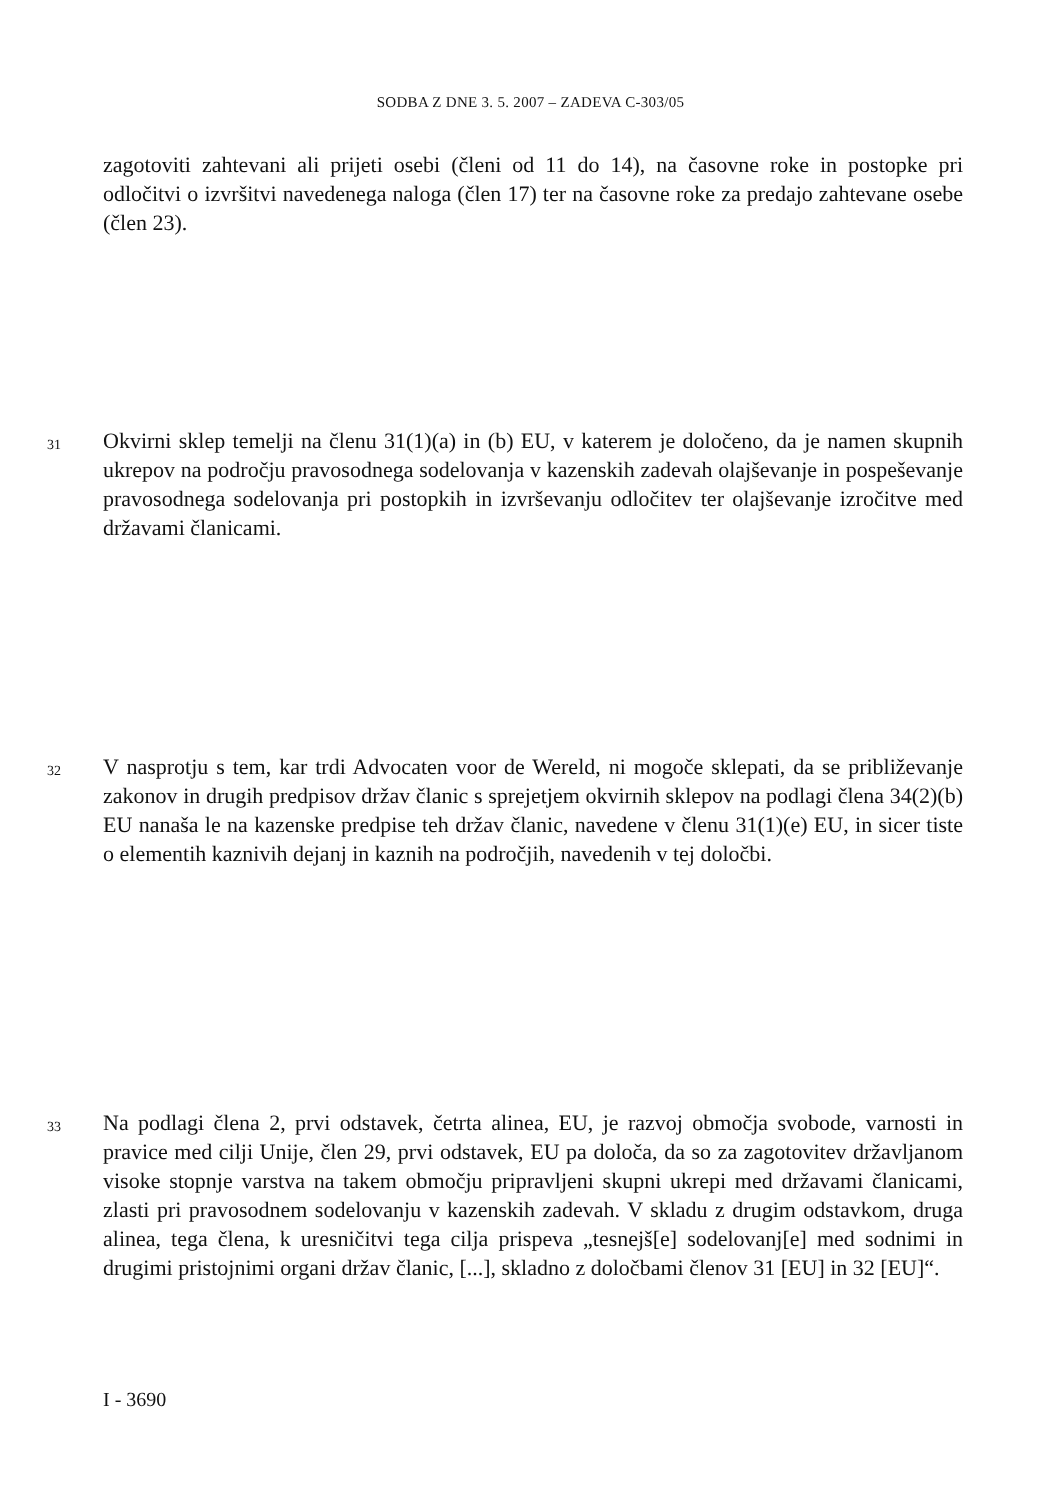SODBA Z DNE 3. 5. 2007 – ZADEVA C-303/05
zagotoviti zahtevani ali prijeti osebi (členi od 11 do 14), na časovne roke in postopke pri odločitvi o izvršitvi navedenega naloga (člen 17) ter na časovne roke za predajo zahtevane osebe (člen 23).
31 Okvirni sklep temelji na členu 31(1)(a) in (b) EU, v katerem je določeno, da je namen skupnih ukrepov na področju pravosodnega sodelovanja v kazenskih zadevah olajševanje in pospeševanje pravosodnega sodelovanja pri postopkih in izvrševanju odločitev ter olajševanje izročitve med državami članicami.
32 V nasprotju s tem, kar trdi Advocaten voor de Wereld, ni mogoče sklepati, da se približevanje zakonov in drugih predpisov držav članic s sprejetjem okvirnih sklepov na podlagi člena 34(2)(b) EU nanaša le na kazenske predpise teh držav članic, navedene v členu 31(1)(e) EU, in sicer tiste o elementih kaznivih dejanj in kaznih na področjih, navedenih v tej določbi.
33 Na podlagi člena 2, prvi odstavek, četrta alinea, EU, je razvoj območja svobode, varnosti in pravice med cilji Unije, člen 29, prvi odstavek, EU pa določa, da so za zagotovitev državljanom visoke stopnje varstva na takem območju pripravljeni skupni ukrepi med državami članicami, zlasti pri pravosodnem sodelovanju v kazenskih zadevah. V skladu z drugim odstavkom, druga alinea, tega člena, k uresničitvi tega cilja prispeva „tesnejš[e] sodelovanj[e] med sodnimi in drugimi pristojnimi organi držav članic, [...], skladno z določbami členov 31 [EU] in 32 [EU]“.
I - 3690